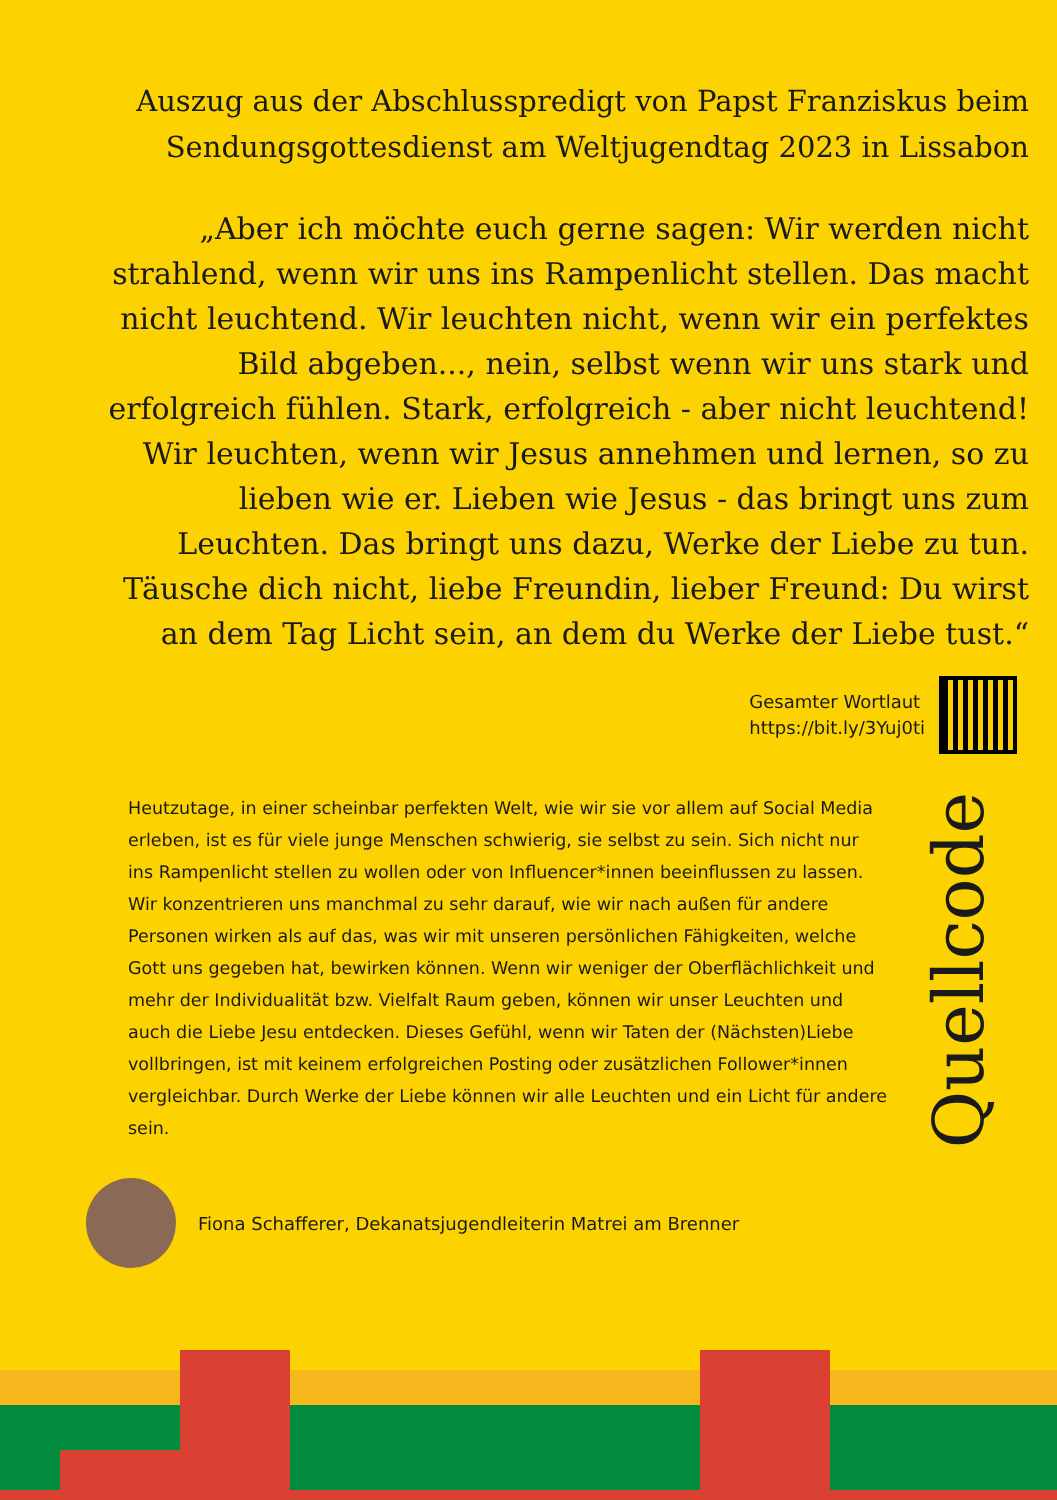Auszug aus der Abschlusspredigt von Papst Franziskus beim Sendungsgottesdienst am Weltjugendtag 2023 in Lissabon
„Aber ich möchte euch gerne sagen: Wir werden nicht strahlend, wenn wir uns ins Rampenlicht stellen. Das macht nicht leuchtend. Wir leuchten nicht, wenn wir ein perfektes Bild abgeben..., nein, selbst wenn wir uns stark und erfolgreich fühlen. Stark, erfolgreich - aber nicht leuchtend! Wir leuchten, wenn wir Jesus annehmen und lernen, so zu lieben wie er. Lieben wie Jesus - das bringt uns zum Leuchten. Das bringt uns dazu, Werke der Liebe zu tun. Täusche dich nicht, liebe Freundin, lieber Freund: Du wirst an dem Tag Licht sein, an dem du Werke der Liebe tust.“
Gesamter Wortlaut
https://bit.ly/3Yuj0ti
Heutzutage, in einer scheinbar perfekten Welt, wie wir sie vor allem auf Social Media erleben, ist es für viele junge Menschen schwierig, sie selbst zu sein. Sich nicht nur ins Rampenlicht stellen zu wollen oder von Influencer*innen beeinflussen zu lassen. Wir konzentrieren uns manchmal zu sehr darauf, wie wir nach außen für andere Personen wirken als auf das, was wir mit unseren persönlichen Fähigkeiten, welche Gott uns gegeben hat, bewirken können. Wenn wir weniger der Oberflächlichkeit und mehr der Individualität bzw. Vielfalt Raum geben, können wir unser Leuchten und auch die Liebe Jesu entdecken. Dieses Gefühl, wenn wir Taten der (Nächsten)Liebe vollbringen, ist mit keinem erfolgreichen Posting oder zusätzlichen Follower*innen vergleichbar. Durch Werke der Liebe können wir alle Leuchten und ein Licht für andere sein.
Quellcode
Fiona Schafferer, Dekanatsjugendleiterin Matrei am Brenner